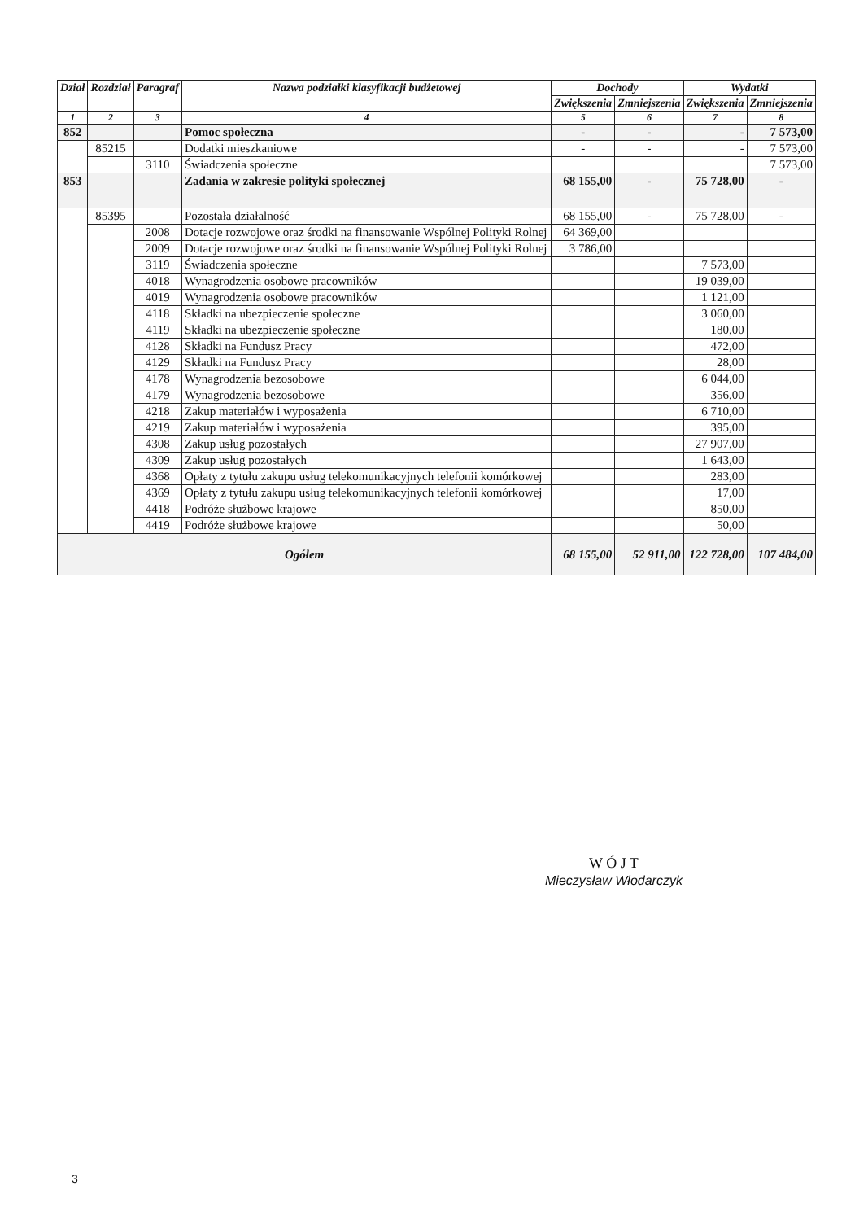| Dział | Rozdział | Paragraf | Nazwa podziałki klasyfikacji budżetowej | Dochody | | Wydatki | |
| --- | --- | --- | --- | --- | --- | --- | --- |
| | | | | Zwiększenia | Zmniejszenia | Zwiększenia | Zmniejszenia |
| 1 | 2 | 3 | 4 | 5 | 6 | 7 | 8 |
| 852 | | | Pomoc społeczna | - | - | - | 7 573,00 |
| | 85215 | | Dodatki mieszkaniowe | - | - | - | 7 573,00 |
| | | 3110 | Świadczenia społeczne | | | | 7 573,00 |
| 853 | | | Zadania w zakresie polityki społecznej | 68 155,00 | - | 75 728,00 | - |
| | 85395 | | Pozostała działalność | 68 155,00 | - | 75 728,00 | - |
| | | 2008 | Dotacje rozwojowe oraz środki na finansowanie Wspólnej Polityki Rolnej | 64 369,00 | | | |
| | | 2009 | Dotacje rozwojowe oraz środki na finansowanie Wspólnej Polityki Rolnej | 3 786,00 | | | |
| | | 3119 | Świadczenia społeczne | | | 7 573,00 | |
| | | 4018 | Wynagrodzenia osobowe pracowników | | | 19 039,00 | |
| | | 4019 | Wynagrodzenia osobowe pracowników | | | 1 121,00 | |
| | | 4118 | Składki na ubezpieczenie społeczne | | | 3 060,00 | |
| | | 4119 | Składki na ubezpieczenie społeczne | | | 180,00 | |
| | | 4128 | Składki na Fundusz Pracy | | | 472,00 | |
| | | 4129 | Składki na Fundusz Pracy | | | 28,00 | |
| | | 4178 | Wynagrodzenia bezosobowe | | | 6 044,00 | |
| | | 4179 | Wynagrodzenia bezosobowe | | | 356,00 | |
| | | 4218 | Zakup materiałów i wyposażenia | | | 6 710,00 | |
| | | 4219 | Zakup materiałów i wyposażenia | | | 395,00 | |
| | | 4308 | Zakup usług pozostałych | | | 27 907,00 | |
| | | 4309 | Zakup usług pozostałych | | | 1 643,00 | |
| | | 4368 | Opłaty z tytułu zakupu usług telekomunikacyjnych telefonii komórkowej | | | 283,00 | |
| | | 4369 | Opłaty z tytułu zakupu usług telekomunikacyjnych telefonii komórkowej | | | 17,00 | |
| | | 4418 | Podróże służbowe krajowe | | | 850,00 | |
| | | 4419 | Podróże służbowe krajowe | | | 50,00 | |
| Ogółem | | | | 68 155,00 | 52 911,00 | 122 728,00 | 107 484,00 |
W Ó J T
Mieczysław Włodarczyk
3